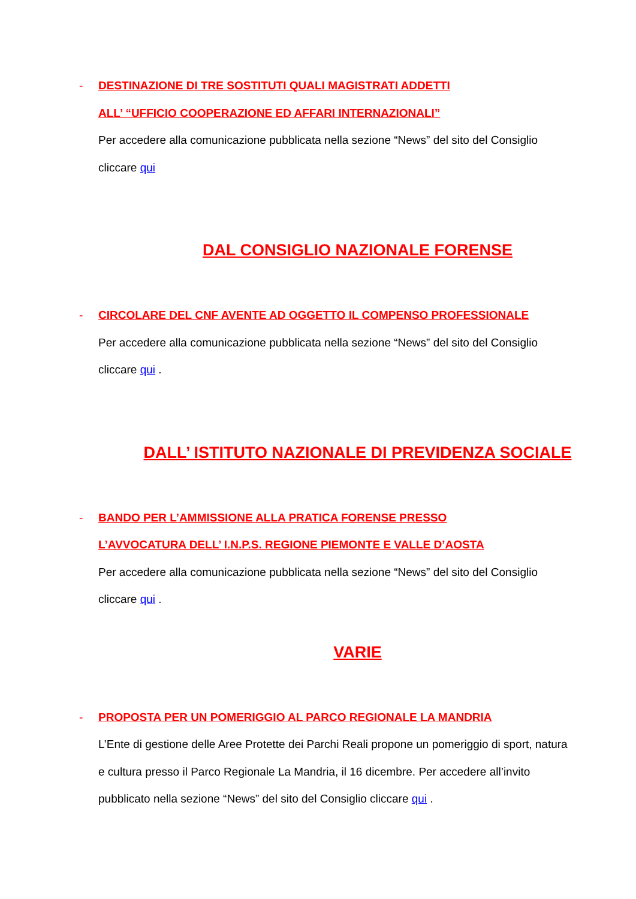-
DESTINAZIONE DI TRE SOSTITUTI QUALI MAGISTRATI ADDETTI
ALL’ “UFFICIO COOPERAZIONE ED AFFARI INTERNAZIONALI”
Per accedere alla comunicazione pubblicata nella sezione “News” del sito del Consiglio cliccare qui
DAL CONSIGLIO NAZIONALE FORENSE
-
CIRCOLARE DEL CNF AVENTE AD OGGETTO IL COMPENSO PROFESSIONALE
Per accedere alla comunicazione pubblicata nella sezione “News” del sito del Consiglio cliccare qui .
DALL’ ISTITUTO NAZIONALE DI PREVIDENZA SOCIALE
-
BANDO PER L’AMMISSIONE ALLA PRATICA FORENSE PRESSO
L’AVVOCATURA DELL’ I.N.P.S. REGIONE PIEMONTE E VALLE D’AOSTA
Per accedere alla comunicazione pubblicata nella sezione “News” del sito del Consiglio cliccare qui .
VARIE
-
PROPOSTA PER UN POMERIGGIO AL PARCO REGIONALE LA MANDRIA
L’Ente di gestione delle Aree Protette dei Parchi Reali propone un pomeriggio di sport, natura e cultura presso il Parco Regionale La Mandria, il 16 dicembre. Per accedere all’invito pubblicato nella sezione “News” del sito del Consiglio cliccare qui .